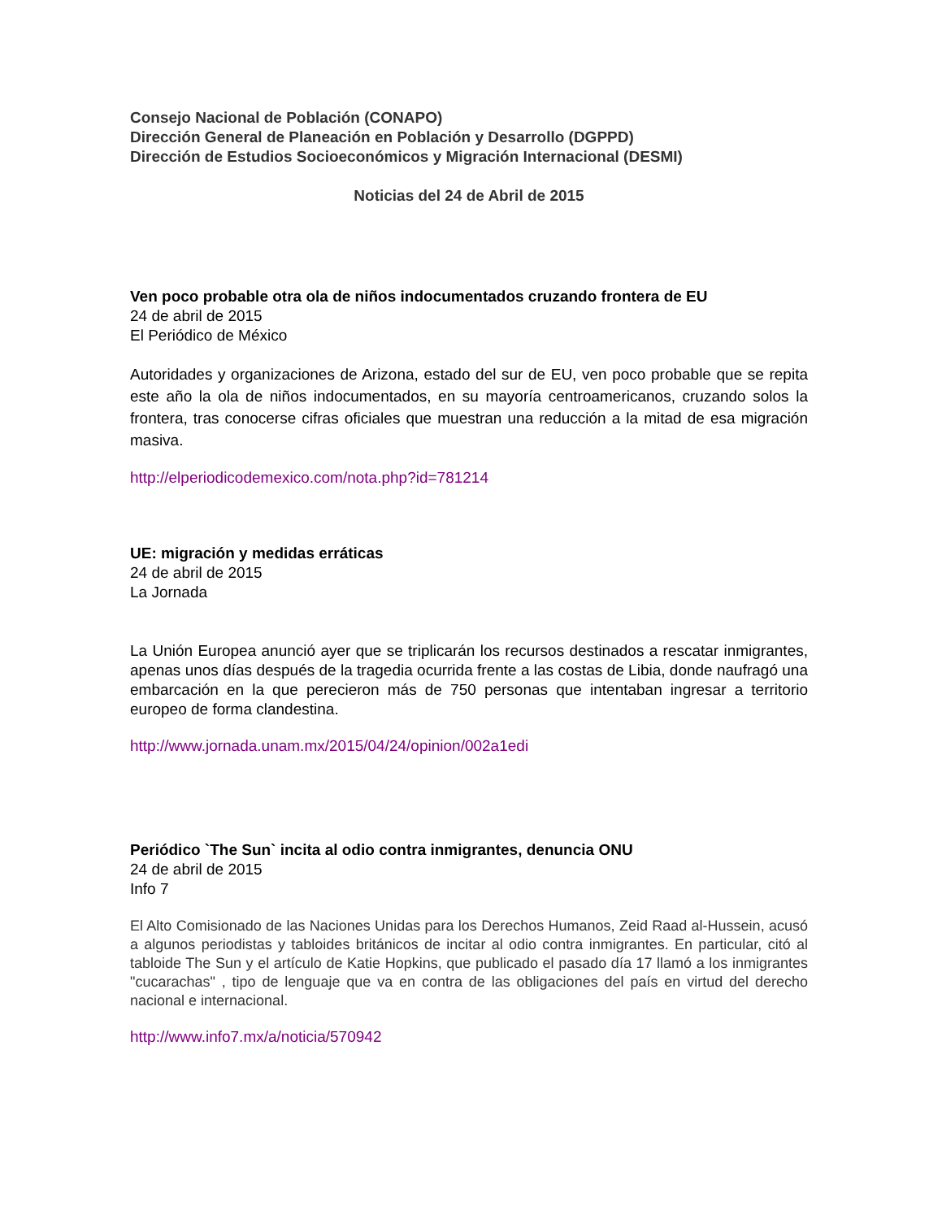Consejo Nacional de Población (CONAPO)
Dirección General de Planeación en Población y Desarrollo (DGPPD)
Dirección de Estudios Socioeconómicos y Migración Internacional (DESMI)
Noticias del 24 de Abril de 2015
Ven poco probable otra ola de niños indocumentados cruzando frontera de EU
24 de abril de 2015
El Periódico de México
Autoridades y organizaciones de Arizona, estado del sur de EU, ven poco probable que se repita este año la ola de niños indocumentados, en su mayoría centroamericanos, cruzando solos la frontera, tras conocerse cifras oficiales que muestran una reducción a la mitad de esa migración masiva.
http://elperiodicodemexico.com/nota.php?id=781214
UE: migración y medidas erráticas
24 de abril de 2015
La Jornada
La Unión Europea anunció ayer que se triplicarán los recursos destinados a rescatar inmigrantes, apenas unos días después de la tragedia ocurrida frente a las costas de Libia, donde naufragó una embarcación en la que perecieron más de 750 personas que intentaban ingresar a territorio europeo de forma clandestina.
http://www.jornada.unam.mx/2015/04/24/opinion/002a1edi
Periódico `The Sun` incita al odio contra inmigrantes, denuncia ONU
24 de abril de 2015
Info 7
El Alto Comisionado de las Naciones Unidas para los Derechos Humanos, Zeid Raad al-Hussein, acusó a algunos periodistas y tabloides británicos de incitar al odio contra inmigrantes. En particular, citó al tabloide The Sun y el artículo de Katie Hopkins, que publicado el pasado día 17 llamó a los inmigrantes "cucarachas" , tipo de lenguaje que va en contra de las obligaciones del país en virtud del derecho nacional e internacional.
http://www.info7.mx/a/noticia/570942